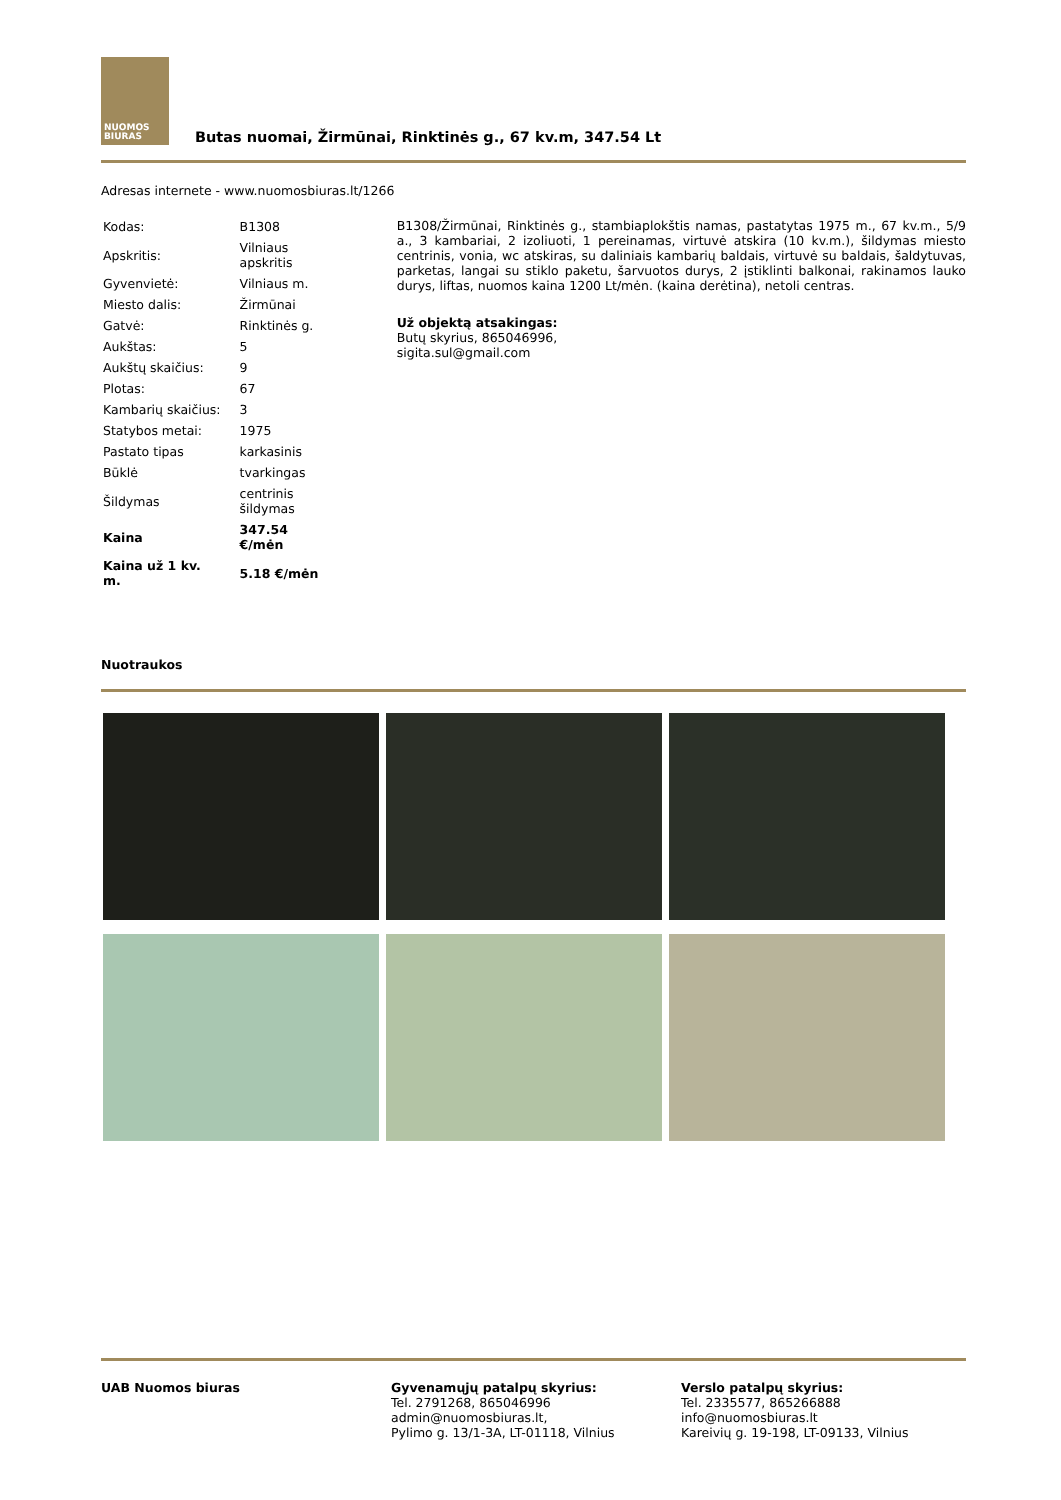NUOMOS
BIURAS
Butas nuomai, Žirmūnai, Rinktinės g., 67 kv.m, 347.54 Lt
Adresas internete - www.nuomosbiuras.lt/1266
| Kodas: | B1308 |
| Apskritis: | Vilniaus apskritis |
| Gyvenvietė: | Vilniaus m. |
| Miesto dalis: | Žirmūnai |
| Gatvė: | Rinktinės g. |
| Aukštas: | 5 |
| Aukštų skaičius: | 9 |
| Plotas: | 67 |
| Kambarių skaičius: | 3 |
| Statybos metai: | 1975 |
| Pastato tipas | karkasinis |
| Būklė | tvarkingas |
| Šildymas | centrinis šildymas |
| Kaina | 347.54 €/mėn |
| Kaina už 1 kv. m. | 5.18 €/mėn |
B1308/Žirmūnai, Rinktinės g., stambiaplokštis namas, pastatytas 1975 m., 67 kv.m., 5/9 a., 3 kambariai, 2 izoliuoti, 1 pereinamas, virtuvė atskira (10 kv.m.), šildymas miesto centrinis, vonia, wc atskiras, su daliniais kambarių baldais, virtuvė su baldais, šaldytuvas, parketas, langai su stiklo paketu, šarvuotos durys, 2 įstiklinti balkonai, rakinamos lauko durys, liftas, nuomos kaina 1200 Lt/mėn. (kaina derėtina), netoli centras.
Už objektą atsakingas:
Butų skyrius, 865046996,
sigita.sul@gmail.com
Nuotraukos
UAB Nuomos biuras Gyvenamųjų patalpų skyrius:
Tel. 2791268, 865046996
admin@nuomosbiuras.lt,
Pylimo g. 13/1-3A, LT-01118, Vilnius
Verslo patalpų skyrius:
Tel. 2335577, 865266888
info@nuomosbiuras.lt
Kareivių g. 19-198, LT-09133, Vilnius